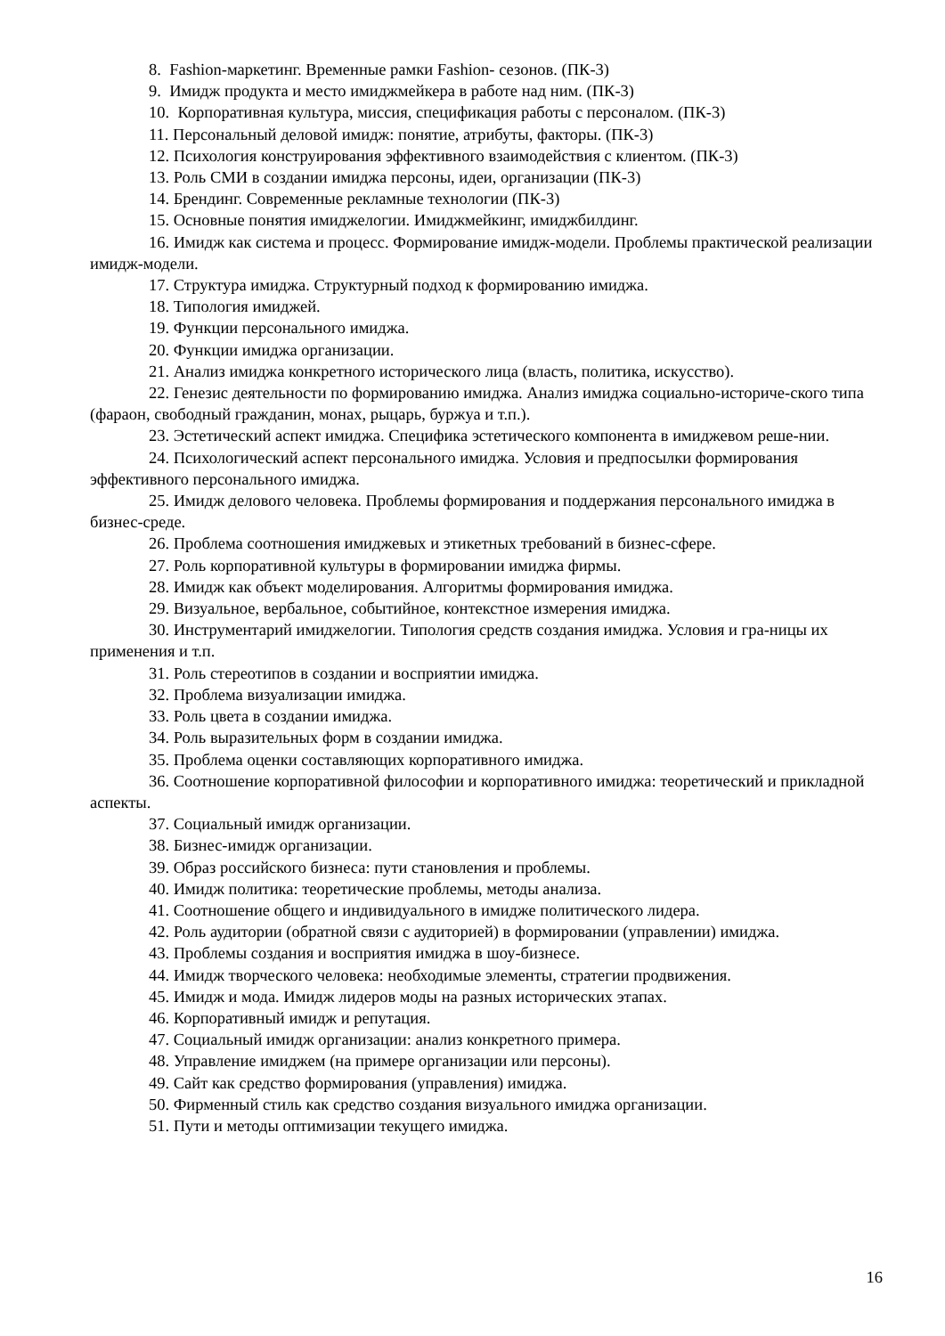8. Fashion-маркетинг. Временные рамки Fashion- сезонов. (ПК-3)
9. Имидж продукта и место имиджмейкера в работе над ним. (ПК-3)
10. Корпоративная культура, миссия, спецификация работы с персоналом. (ПК-3)
11. Персональный деловой имидж: понятие, атрибуты, факторы. (ПК-3)
12. Психология конструирования эффективного взаимодействия с клиентом. (ПК-3)
13. Роль СМИ в создании имиджа персоны, идеи, организации (ПК-3)
14. Брендинг. Современные рекламные технологии (ПК-3)
15. Основные понятия имиджелогии. Имиджмейкинг, имиджбилдинг.
16. Имидж как система и процесс. Формирование имидж-модели. Проблемы практической реализации имидж-модели.
17. Структура имиджа. Структурный подход к формированию имиджа.
18. Типология имиджей.
19. Функции персонального имиджа.
20. Функции имиджа организации.
21. Анализ имиджа конкретного исторического лица (власть, политика, искусство).
22. Генезис деятельности по формированию имиджа. Анализ имиджа социально-историче-ского типа (фараон, свободный гражданин, монах, рыцарь, буржуа и т.п.).
23. Эстетический аспект имиджа. Специфика эстетического компонента в имиджевом реше-нии.
24. Психологический аспект персонального имиджа. Условия и предпосылки формирования эффективного персонального имиджа.
25. Имидж делового человека. Проблемы формирования и поддержания персонального имиджа в бизнес-среде.
26. Проблема соотношения имиджевых и этикетных требований в бизнес-сфере.
27. Роль корпоративной культуры в формировании имиджа фирмы.
28. Имидж как объект моделирования. Алгоритмы формирования имиджа.
29. Визуальное, вербальное, событийное, контекстное измерения имиджа.
30. Инструментарий имиджелогии. Типология средств создания имиджа. Условия и гра-ницы их применения и т.п.
31. Роль стереотипов в создании и восприятии имиджа.
32. Проблема визуализации имиджа.
33. Роль цвета в создании имиджа.
34. Роль выразительных форм в создании имиджа.
35. Проблема оценки составляющих корпоративного имиджа.
36. Соотношение корпоративной философии и корпоративного имиджа: теоретический и прикладной аспекты.
37. Социальный имидж организации.
38. Бизнес-имидж организации.
39. Образ российского бизнеса: пути становления и проблемы.
40. Имидж политика: теоретические проблемы, методы анализа.
41. Соотношение общего и индивидуального в имидже политического лидера.
42. Роль аудитории (обратной связи с аудиторией) в формировании (управлении) имиджа.
43. Проблемы создания и восприятия имиджа в шоу-бизнесе.
44. Имидж творческого человека: необходимые элементы, стратегии продвижения.
45. Имидж и мода. Имидж лидеров моды на разных исторических этапах.
46. Корпоративный имидж и репутация.
47. Социальный имидж организации: анализ конкретного примера.
48. Управление имиджем (на примере организации или персоны).
49. Сайт как средство формирования (управления) имиджа.
50. Фирменный стиль как средство создания визуального имиджа организации.
51. Пути и методы оптимизации текущего имиджа.
16